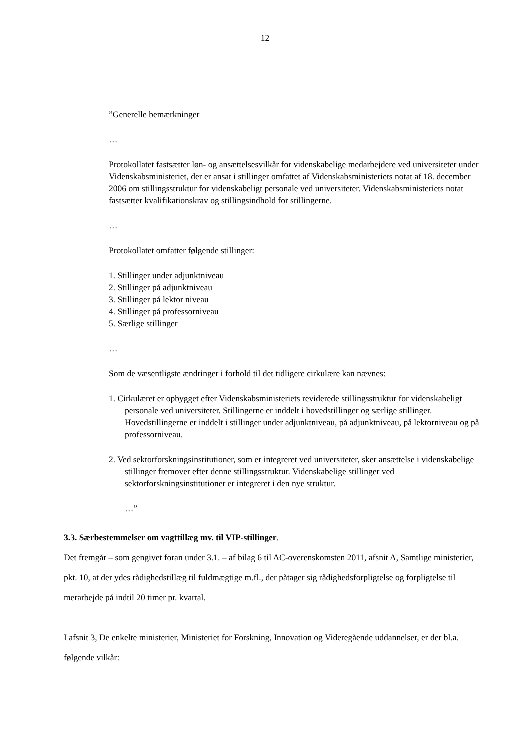12
”Generelle bemærkninger
…
Protokollatet fastsætter løn- og ansættelsesvilkår for videnskabelige medarbejdere ved universiteter under Videnskabsministeriet, der er ansat i stillinger omfattet af Videnskabsministeriets notat af 18. december 2006 om stillingsstruktur for videnskabeligt personale ved universiteter. Videnskabsministeriets notat fastsætter kvalifikationskrav og stillingsindhold for stillingerne.
…
Protokollatet omfatter følgende stillinger:
1. Stillinger under adjunktniveau
2. Stillinger på adjunktniveau
3. Stillinger på lektor niveau
4. Stillinger på professorniveau
5. Særlige stillinger
…
Som de væsentligste ændringer i forhold til det tidligere cirkulære kan nævnes:
1. Cirkulæret er opbygget efter Videnskabsministeriets reviderede stillingsstruktur for videnskabeligt personale ved universiteter. Stillingerne er inddelt i hovedstillinger og særlige stillinger. Hovedstillingerne er inddelt i stillinger under adjunktniveau, på adjunktniveau, på lektorniveau og på professorniveau.
2. Ved sektorforskningsinstitutioner, som er integreret ved universiteter, sker ansættelse i videnskabelige stillinger fremover efter denne stillingsstruktur. Videnskabelige stillinger ved sektorforskningsinstitutioner er integreret i den nye struktur.
…”
3.3. Særbestemmelser om vagttillæg mv. til VIP-stillinger.
Det fremgår – som gengivet foran under 3.1. – af bilag 6 til AC-overenskomsten 2011, afsnit A, Samtlige ministerier, pkt. 10, at der ydes rådighedstillæg til fuldmægtige m.fl., der påtager sig rådighedsforpligtelse og forpligtelse til merarbejde på indtil 20 timer pr. kvartal.
I afsnit 3, De enkelte ministerier, Ministeriet for Forskning, Innovation og Videregående uddannelser, er der bl.a. følgende vilkår: